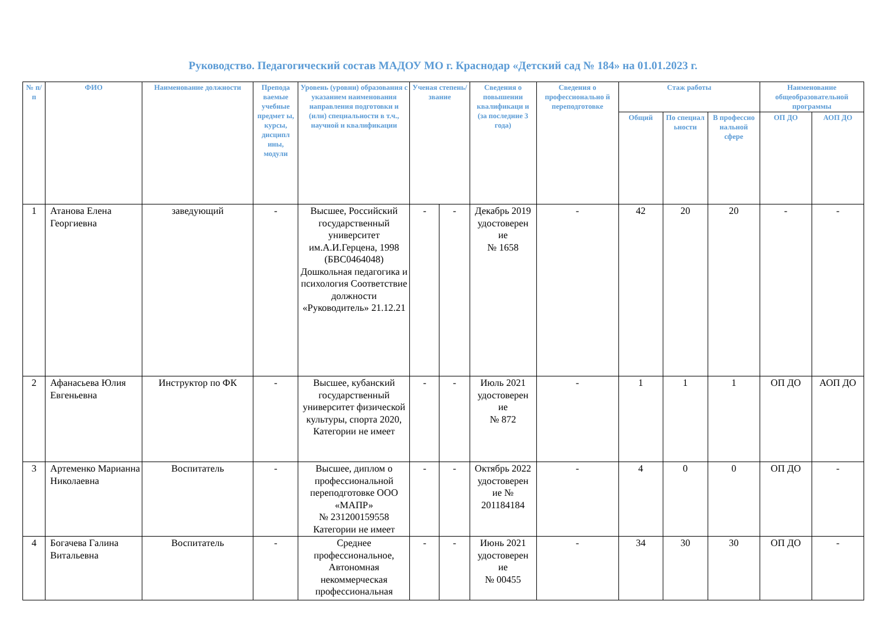Руководство. Педагогический состав МАДОУ МО г. Краснодар «Детский сад № 184» на 01.01.2023 г.
| № п/п | ФИО | Наименование должности | Препода ваемые учебные предмет ы, курсы, дисципл ины, модули | Уровень (уровни) образования с указанием наименования направления подготовки и (или) специальности в т.ч., научной и квалификации | Ученая степень/ звание | | Сведения о повышении квалификаци и (за последние 3 года) | Сведения о профессионально й переподготовке | Стаж работы | | | Наименование общеобразовательной программы | |
| --- | --- | --- | --- | --- | --- | --- | --- | --- | --- | --- | --- | --- | --- |
| | | | | | | | | | Общий | По специал ьности | В профессио нальной сфере | ОП ДО | АОП ДО |
| 1 | Атанова Елена Георгиевна | заведующий | - | Высшее, Российский государственный университет им.А.И.Герцена, 1998 (БВС0464048) Дошкольная педагогика и психология Соответствие должности «Руководитель» 21.12.21 | - | - | Декабрь 2019 удостоверен ие № 1658 | - | 42 | 20 | 20 | - | - |
| 2 | Афанасьева Юлия Евгеньевна | Инструктор по ФК | - | Высшее, кубанский государственный университет физической культуры, спорта 2020, Категории не имеет | - | - | Июль 2021 удостоверен ие № 872 | - | 1 | 1 | 1 | ОП ДО | АОП ДО |
| 3 | Артеменко Марианна Николаевна | Воспитатель | - | Высшее, диплом о профессиональной переподготовке ООО «МАПР» № 231200159558 Категории не имеет | - | - | Октябрь 2022 удостоверен ие № 201184184 | - | 4 | 0 | 0 | ОП ДО | - |
| 4 | Богачева Галина Витальевна | Воспитатель | - | Среднее профессиональное, Автономная некоммерческая профессиональная | - | - | Июнь 2021 удостоверен ие № 00455 | - | 34 | 30 | 30 | ОП ДО | - |